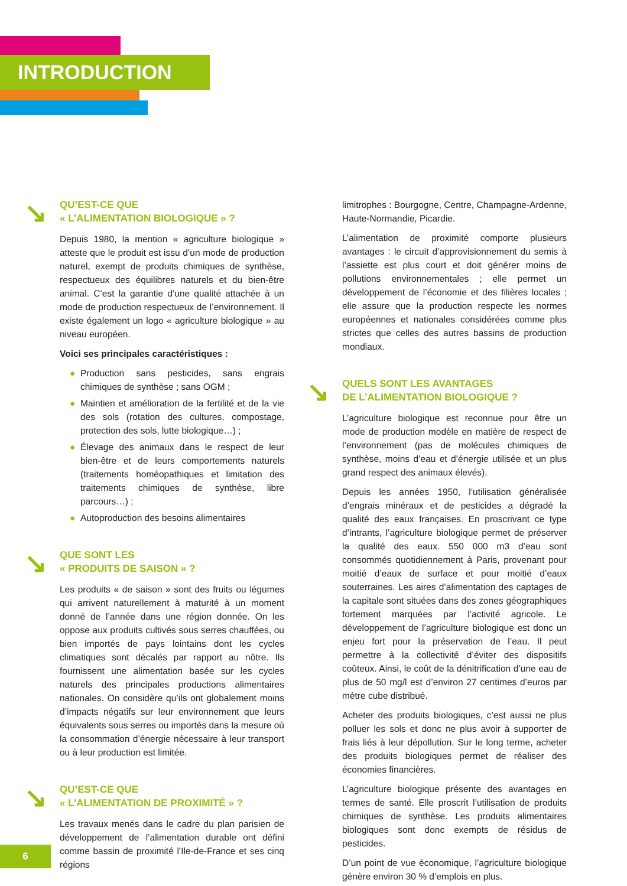INTRODUCTION
↘ QU’EST-CE QUE
« L’ALIMENTATION BIOLOGIQUE » ?
Depuis 1980, la mention « agriculture biologique » atteste que le produit est issu d’un mode de production naturel, exempt de produits chimiques de synthèse, respectueux des équilibres naturels et du bien-être animal. C’est la garantie d’une qualité attachée à un mode de production respectueux de l’environnement. Il existe également un logo « agriculture biologique » au niveau européen.
Voici ses principales caractéristiques :
● Production sans pesticides, sans engrais chimiques de synthèse ; sans OGM ;
● Maintien et amélioration de la fertilité et de la vie des sols (rotation des cultures, compostage, protection des sols, lutte biologique…) ;
● Élevage des animaux dans le respect de leur bien-être et de leurs comportements naturels (traitements homéopathiques et limitation des traitements chimiques de synthèse, libre parcours…) ;
● Autoproduction des besoins alimentaires
↘ QUE SONT LES
« PRODUITS DE SAISON » ?
Les produits « de saison » sont des fruits ou légumes qui arrivent naturellement à maturité à un moment donné de l’année dans une région donnée. On les oppose aux produits cultivés sous serres chauffées, ou bien importés de pays lointains dont les cycles climatiques sont décalés par rapport au nôtre. Ils fournissent une alimentation basée sur les cycles naturels des principales productions alimentaires nationales. On considère qu’ils ont globalement moins d’impacts négatifs sur leur environnement que leurs équivalents sous serres ou importés dans la mesure où la consommation d’énergie nécessaire à leur transport ou à leur production est limitée.
↘ QU’EST-CE QUE
« L’ALIMENTATION DE PROXIMITÉ » ?
Les travaux menés dans le cadre du plan parisien de développement de l’alimentation durable ont défini comme bassin de proximité l’Ile-de-France et ses cinq régions
limitrophes : Bourgogne, Centre, Champagne-Ardenne, Haute-Normandie, Picardie.
L’alimentation de proximité comporte plusieurs avantages : le circuit d’approvisionnement du semis à l’assiette est plus court et doit générer moins de pollutions environnementales ; elle permet un développement de l’économie et des filières locales ; elle assure que la production respecte les normes européennes et nationales considérées comme plus strictes que celles des autres bassins de production mondiaux.
↘ QUELS SONT LES AVANTAGES
DE L’ALIMENTATION BIOLOGIQUE ?
L’agriculture biologique est reconnue pour être un mode de production modèle en matière de respect de l’environnement (pas de molécules chimiques de synthèse, moins d’eau et d’énergie utilisée et un plus grand respect des animaux élevés).
Depuis les années 1950, l’utilisation généralisée d’engrais minéraux et de pesticides a dégradé la qualité des eaux françaises. En proscrivant ce type d’intrants, l’agriculture biologique permet de préserver la qualité des eaux. 550 000 m3 d’eau sont consommés quotidiennement à Paris, provenant pour moitié d’eaux de surface et pour moitié d’eaux souterraines. Les aires d’alimentation des captages de la capitale sont situées dans des zones géographiques fortement marquées par l’activité agricole. Le développement de l’agriculture biologique est donc un enjeu fort pour la préservation de l’eau. Il peut permettre à la collectivité d’éviter des dispositifs coûteux. Ainsi, le coût de la dénitrification d’une eau de plus de 50 mg/l est d’environ 27 centimes d’euros par mètre cube distribué.
Acheter des produits biologiques, c’est aussi ne plus polluer les sols et donc ne plus avoir à supporter de frais liés à leur dépollution. Sur le long terme, acheter des produits biologiques permet de réaliser des économies financières.
L’agriculture biologique présente des avantages en termes de santé. Elle proscrit l’utilisation de produits chimiques de synthèse. Les produits alimentaires biologiques sont donc exempts de résidus de pesticides.
D’un point de vue économique, l’agriculture biologique génère environ 30 % d’emplois en plus.
6